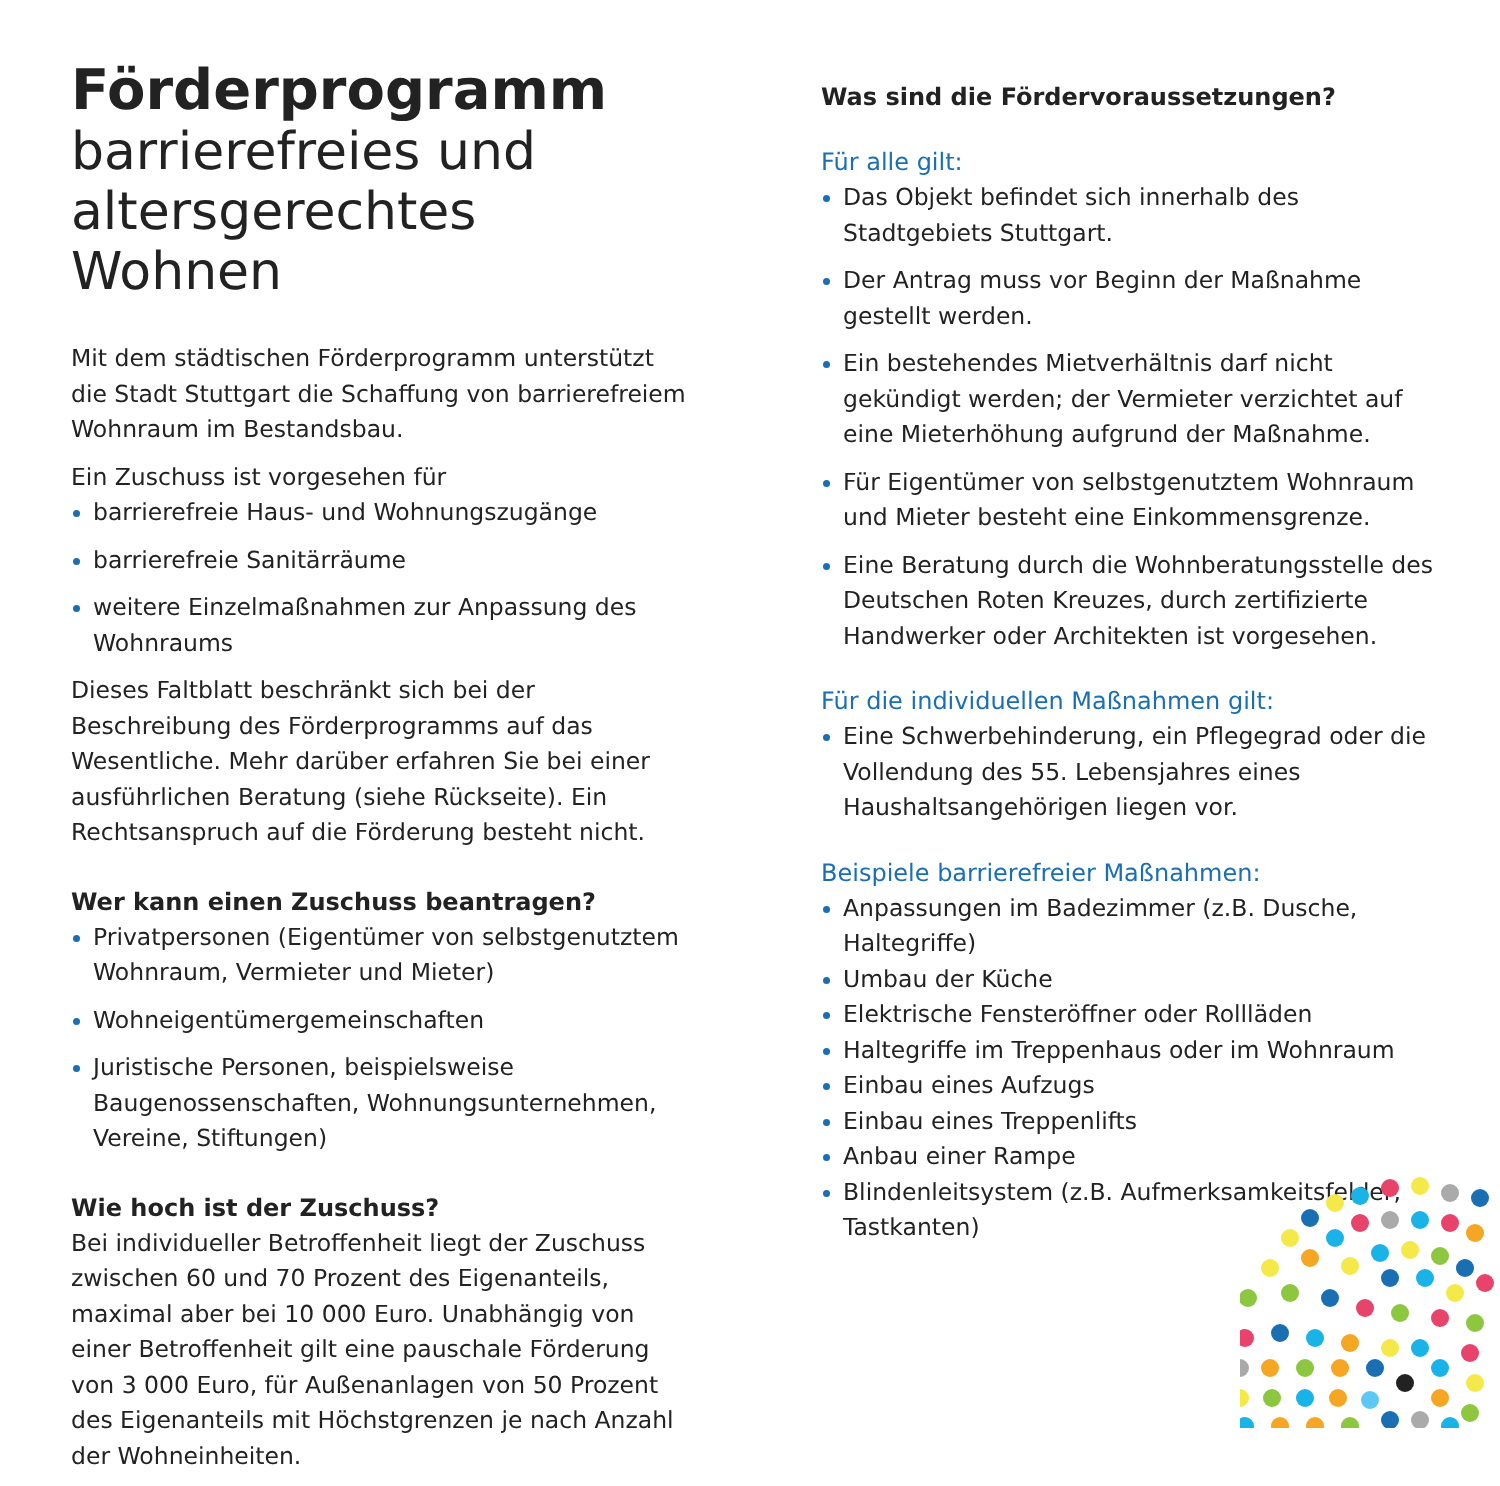Förderprogramm
barrierefreies und
altersgerechtes Wohnen
Mit dem städtischen Förderprogramm unterstützt die Stadt Stuttgart die Schaffung von barrierefreiem Wohnraum im Bestandsbau.
Ein Zuschuss ist vorgesehen für
barrierefreie Haus- und Wohnungszugänge
barrierefreie Sanitärräume
weitere Einzelmaßnahmen zur Anpassung des Wohnraums
Dieses Faltblatt beschränkt sich bei der Beschreibung des Förderprogramms auf das Wesentliche. Mehr darüber erfahren Sie bei einer ausführlichen Beratung (siehe Rückseite). Ein Rechtsanspruch auf die Förderung besteht nicht.
Wer kann einen Zuschuss beantragen?
Privatpersonen (Eigentümer von selbstgenutztem Wohnraum, Vermieter und Mieter)
Wohneigentümergemeinschaften
Juristische Personen, beispielsweise Baugenossenschaften, Wohnungsunternehmen, Vereine, Stiftungen)
Wie hoch ist der Zuschuss?
Bei individueller Betroffenheit liegt der Zuschuss zwischen 60 und 70 Prozent des Eigenanteils, maximal aber bei 10 000 Euro. Unabhängig von einer Betroffenheit gilt eine pauschale Förderung von 3 000 Euro, für Außenanlagen von 50 Prozent des Eigenanteils mit Höchstgrenzen je nach Anzahl der Wohneinheiten.
Was sind die Fördervoraussetzungen?
Für alle gilt:
Das Objekt befindet sich innerhalb des Stadtgebiets Stuttgart.
Der Antrag muss vor Beginn der Maßnahme gestellt werden.
Ein bestehendes Mietverhältnis darf nicht gekündigt werden; der Vermieter verzichtet auf eine Mieterhöhung aufgrund der Maßnahme.
Für Eigentümer von selbstgenutztem Wohnraum und Mieter besteht eine Einkommensgrenze.
Eine Beratung durch die Wohnberatungsstelle des Deutschen Roten Kreuzes, durch zertifizierte Handwerker oder Architekten ist vorgesehen.
Für die individuellen Maßnahmen gilt:
Eine Schwerbehinderung, ein Pflegegrad oder die Vollendung des 55. Lebensjahres eines Haushaltsangehörigen liegen vor.
Beispiele barrierefreier Maßnahmen:
Anpassungen im Badezimmer (z.B. Dusche, Haltegriffe)
Umbau der Küche
Elektrische Fensteröffner oder Rollläden
Haltegriffe im Treppenhaus oder im Wohnraum
Einbau eines Aufzugs
Einbau eines Treppenlifts
Anbau einer Rampe
Blindenleitsystem (z.B. Aufmerksamkeitsfelder, Tastkanten)